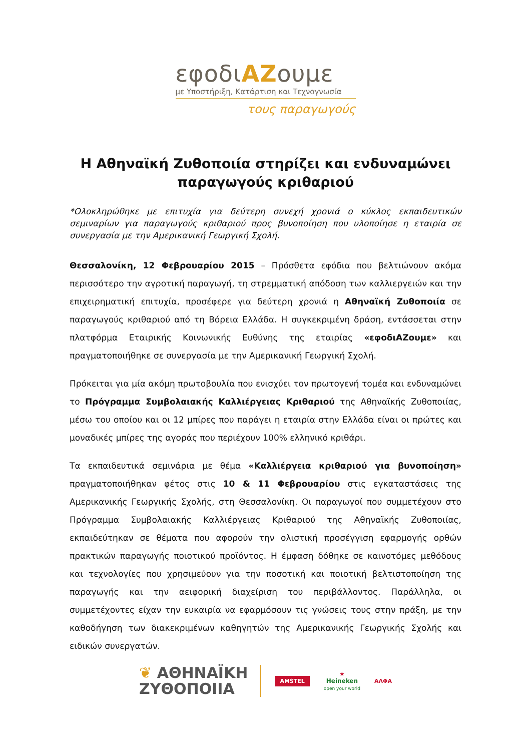εφοδιΑΖουμε
με Υποστήριξη, Κατάρτιση και Τεχνογνωσία
τους παραγωγούς
Η Αθηναϊκή Ζυθοποιία στηρίζει και ενδυναμώνει παραγωγούς κριθαριού
*Ολοκληρώθηκε με επιτυχία για δεύτερη συνεχή χρονιά ο κύκλος εκπαιδευτικών σεμιναρίων για παραγωγούς κριθαριού προς βυνοποίηση που υλοποίησε η εταιρία σε συνεργασία με την Αμερικανική Γεωργική Σχολή.
Θεσσαλονίκη, 12 Φεβρουαρίου 2015 – Πρόσθετα εφόδια που βελτιώνουν ακόμα περισσότερο την αγροτική παραγωγή, τη στρεμματική απόδοση των καλλιεργειών και την επιχειρηματική επιτυχία, προσέφερε για δεύτερη χρονιά η Αθηναϊκή Ζυθοποιία σε παραγωγούς κριθαριού από τη Βόρεια Ελλάδα. Η συγκεκριμένη δράση, εντάσσεται στην πλατφόρμα Εταιρικής Κοινωνικής Ευθύνης της εταιρίας «εφοδιΑΖουμε» και πραγματοποιήθηκε σε συνεργασία με την Αμερικανική Γεωργική Σχολή.
Πρόκειται για μία ακόμη πρωτοβουλία που ενισχύει τον πρωτογενή τομέα και ενδυναμώνει το Πρόγραμμα Συμβολαιακής Καλλιέργειας Κριθαριού της Αθηναϊκής Ζυθοποιίας, μέσω του οποίου και οι 12 μπίρες που παράγει η εταιρία στην Ελλάδα είναι οι πρώτες και μοναδικές μπίρες της αγοράς που περιέχουν 100% ελληνικό κριθάρι.
Τα εκπαιδευτικά σεμινάρια με θέμα «Καλλιέργεια κριθαριού για βυνοποίηση» πραγματοποιήθηκαν φέτος στις 10 & 11 Φεβρουαρίου στις εγκαταστάσεις της Αμερικανικής Γεωργικής Σχολής, στη Θεσσαλονίκη. Οι παραγωγοί που συμμετέχουν στο Πρόγραμμα Συμβολαιακής Καλλιέργειας Κριθαριού της Αθηναϊκής Ζυθοποιίας, εκπαιδεύτηκαν σε θέματα που αφορούν την ολιστική προσέγγιση εφαρμογής ορθών πρακτικών παραγωγής ποιοτικού προϊόντος. Η έμφαση δόθηκε σε καινοτόμες μεθόδους και τεχνολογίες που χρησιμεύουν για την ποσοτική και ποιοτική βελτιστοποίηση της παραγωγής και την αειφορική διαχείριση του περιβάλλοντος. Παράλληλα, οι συμμετέχοντες είχαν την ευκαιρία να εφαρμόσουν τις γνώσεις τους στην πράξη, με την καθοδήγηση των διακεκριμένων καθηγητών της Αμερικανικής Γεωργικής Σχολής και ειδικών συνεργατών.
❦ ΑΘΗΝΑΪΚΗ
ΖΥΘΟΠΟΙΙΑ
AMSTEL
★
Heineken
open your world
ΑΛΦΑ